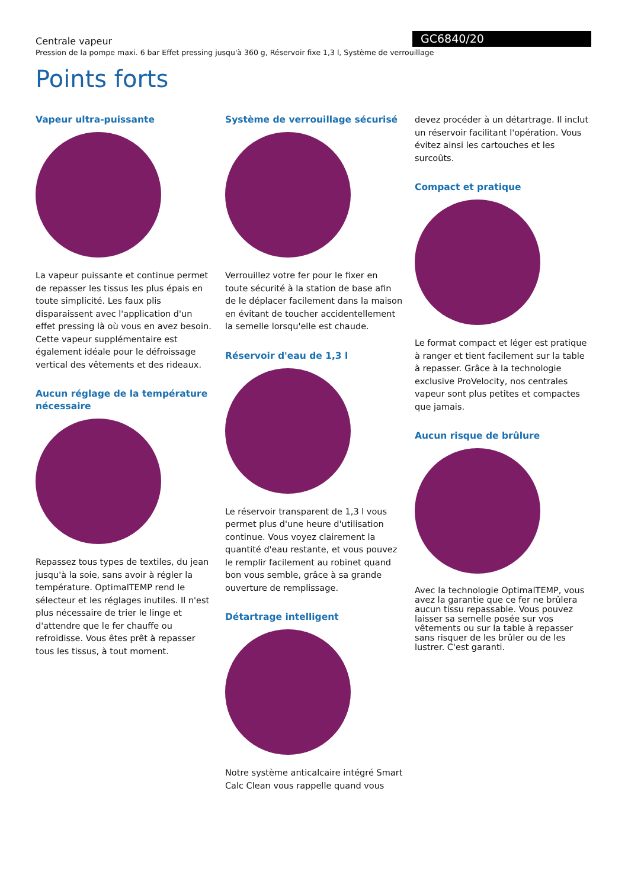GC6840/20
Centrale vapeur
Pression de la pompe maxi. 6 bar Effet pressing jusqu'à 360 g, Réservoir fixe 1,3 l, Système de verrouillage
Points forts
Vapeur ultra-puissante
La vapeur puissante et continue permet de repasser les tissus les plus épais en toute simplicité. Les faux plis disparaissent avec l'application d'un effet pressing là où vous en avez besoin. Cette vapeur supplémentaire est également idéale pour le défroissage vertical des vêtements et des rideaux.
Aucun réglage de la température nécessaire
Repassez tous types de textiles, du jean jusqu'à la soie, sans avoir à régler la température. OptimalTEMP rend le sélecteur et les réglages inutiles. Il n'est plus nécessaire de trier le linge et d'attendre que le fer chauffe ou refroidisse. Vous êtes prêt à repasser tous les tissus, à tout moment.
Système de verrouillage sécurisé
Verrouillez votre fer pour le fixer en toute sécurité à la station de base afin de le déplacer facilement dans la maison en évitant de toucher accidentellement la semelle lorsqu'elle est chaude.
Réservoir d'eau de 1,3 l
Le réservoir transparent de 1,3 l vous permet plus d'une heure d'utilisation continue. Vous voyez clairement la quantité d'eau restante, et vous pouvez le remplir facilement au robinet quand bon vous semble, grâce à sa grande ouverture de remplissage.
Détartrage intelligent
Notre système anticalcaire intégré Smart Calc Clean vous rappelle quand vous
devez procéder à un détartrage. Il inclut un réservoir facilitant l'opération. Vous évitez ainsi les cartouches et les surcoûts.
Compact et pratique
Le format compact et léger est pratique à ranger et tient facilement sur la table à repasser. Grâce à la technologie exclusive ProVelocity, nos centrales vapeur sont plus petites et compactes que jamais.
Aucun risque de brûlure
Avec la technologie OptimalTEMP, vous avez la garantie que ce fer ne brûlera aucun tissu repassable. Vous pouvez laisser sa semelle posée sur vos vêtements ou sur la table à repasser sans risquer de les brûler ou de les lustrer. C'est garanti.